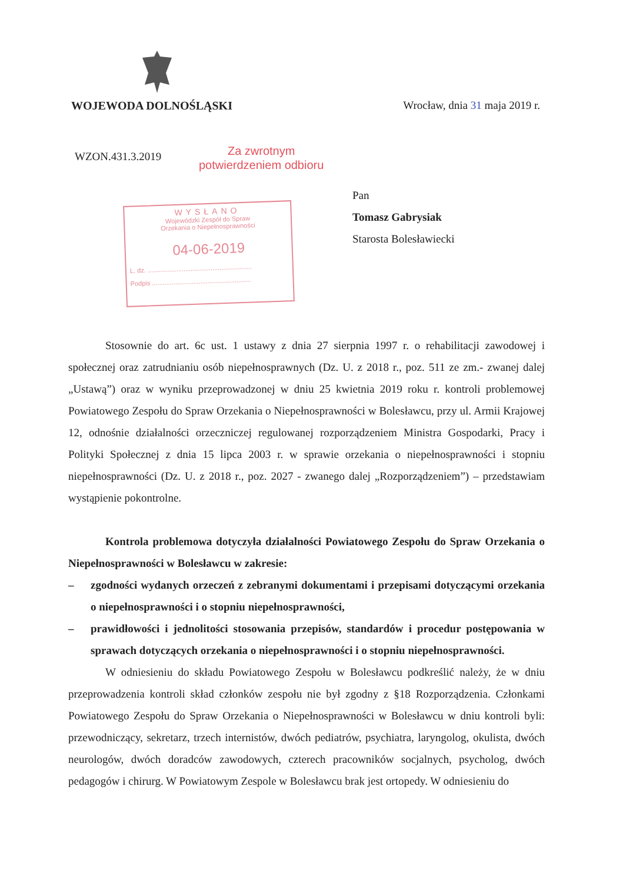WOJEWODA DOLNOŚLĄSKI Wrocław, dnia 31 maja 2019 r.
WZON.431.3.2019
Za zwrotnym
potwierdzeniem odbioru
Pan
Tomasz Gabrysiak
Starosta Bolesławiecki
WYSŁANO
Wojewódzki Zespół do Spraw
Orzekania o Niepełnosprawności
04-06-2019
L. dz. ..........................................................
Podpis .......................................................
Stosownie do art. 6c ust. 1 ustawy z dnia 27 sierpnia 1997 r. o rehabilitacji zawodowej i społecznej oraz zatrudnianiu osób niepełnosprawnych (Dz. U. z 2018 r., poz. 511 ze zm.- zwanej dalej „Ustawą”) oraz w wyniku przeprowadzonej w dniu 25 kwietnia 2019 roku r. kontroli problemowej Powiatowego Zespołu do Spraw Orzekania o Niepełnosprawności w Bolesławcu, przy ul. Armii Krajowej 12, odnośnie działalności orzeczniczej regulowanej rozporządzeniem Ministra Gospodarki, Pracy i Polityki Społecznej z dnia 15 lipca 2003 r. w sprawie orzekania o niepełnosprawności i stopniu niepełnosprawności (Dz. U. z 2018 r., poz. 2027 - zwanego dalej „Rozporządzeniem”) – przedstawiam wystąpienie pokontrolne.
Kontrola problemowa dotyczyła działalności Powiatowego Zespołu do Spraw Orzekania o Niepełnosprawności w Bolesławcu w zakresie:
– zgodności wydanych orzeczeń z zebranymi dokumentami i przepisami dotyczącymi orzekania o niepełnosprawności i o stopniu niepełnosprawności,
– prawidłowości i jednolitości stosowania przepisów, standardów i procedur postępowania w sprawach dotyczących orzekania o niepełnosprawności i o stopniu niepełnosprawności.
W odniesieniu do składu Powiatowego Zespołu w Bolesławcu podkreślić należy, że w dniu przeprowadzenia kontroli skład członków zespołu nie był zgodny z §18 Rozporządzenia. Członkami Powiatowego Zespołu do Spraw Orzekania o Niepełnosprawności w Bolesławcu w dniu kontroli byli: przewodniczący, sekretarz, trzech internistów, dwóch pediatrów, psychiatra, laryngolog, okulista, dwóch neurologów, dwóch doradców zawodowych, czterech pracowników socjalnych, psycholog, dwóch pedagogów i chirurg. W Powiatowym Zespole w Bolesławcu brak jest ortopedy. W odniesieniu do